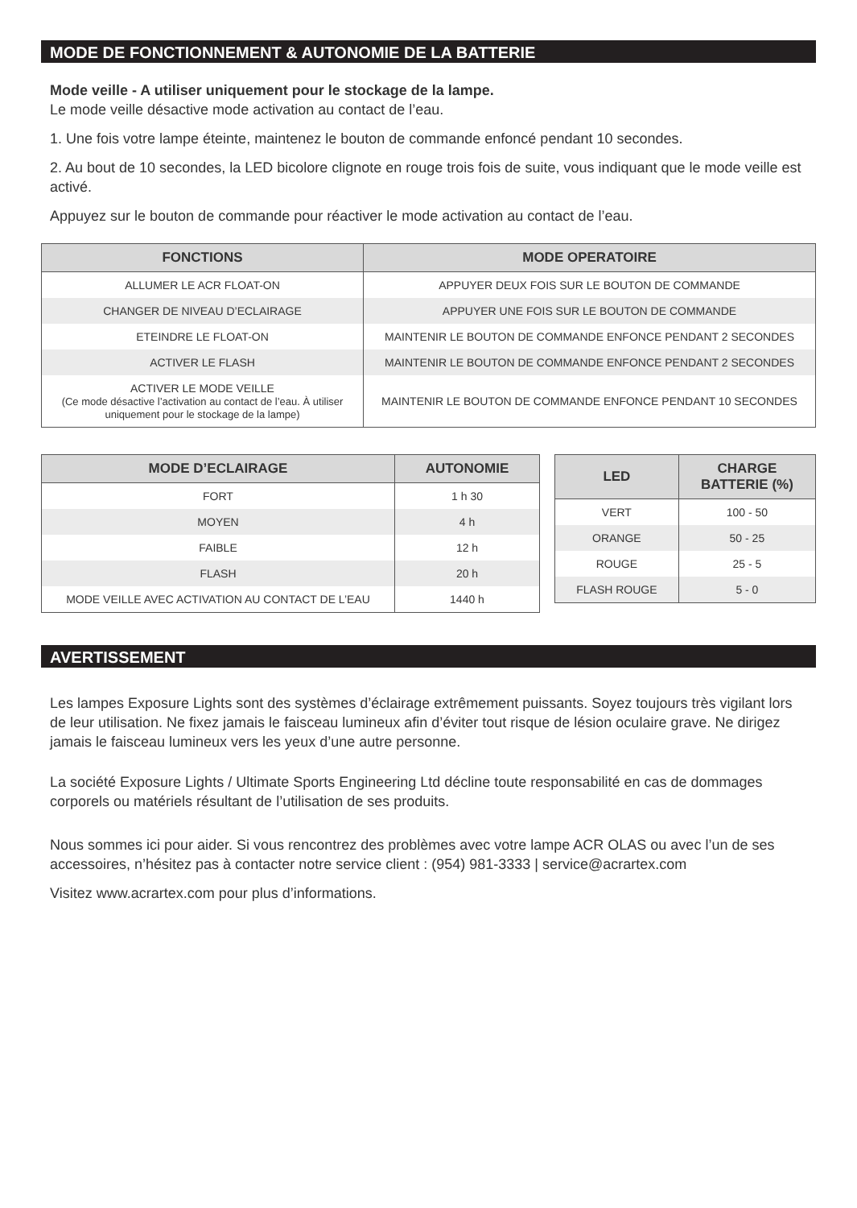MODE DE FONCTIONNEMENT & AUTONOMIE DE LA BATTERIE
Mode veille - A utiliser uniquement pour le stockage de la lampe.
Le mode veille désactive mode activation au contact de l’eau.
1. Une fois votre lampe éteinte, maintenez le bouton de commande enfoncé pendant 10 secondes.
2. Au bout de 10 secondes, la LED bicolore clignote en rouge trois fois de suite, vous indiquant que le mode veille est activé.
Appuyez sur le bouton de commande pour réactiver le mode activation au contact de l’eau.
| FONCTIONS | MODE OPERATOIRE |
| --- | --- |
| ALLUMER LE ACR FLOAT-ON | APPUYER DEUX FOIS SUR LE BOUTON DE COMMANDE |
| CHANGER DE NIVEAU D’ECLAIRAGE | APPUYER UNE FOIS SUR LE BOUTON DE COMMANDE |
| ETEINDRE LE FLOAT-ON | MAINTENIR LE BOUTON DE COMMANDE ENFONCE PENDANT 2 SECONDES |
| ACTIVER LE FLASH | MAINTENIR LE BOUTON DE COMMANDE ENFONCE PENDANT 2 SECONDES |
| ACTIVER LE MODE VEILLE (Ce mode désactive l’activation au contact de l’eau. À utiliser uniquement pour le stockage de la lampe) | MAINTENIR LE BOUTON DE COMMANDE ENFONCE PENDANT 10 SECONDES |
| MODE D’ECLAIRAGE | AUTONOMIE |
| --- | --- |
| FORT | 1 h 30 |
| MOYEN | 4 h |
| FAIBLE | 12 h |
| FLASH | 20 h |
| MODE VEILLE AVEC ACTIVATION AU CONTACT DE L’EAU | 1440 h |
| LED | CHARGE BATTERIE (%) |
| --- | --- |
| VERT | 100 - 50 |
| ORANGE | 50 - 25 |
| ROUGE | 25 - 5 |
| FLASH ROUGE | 5 - 0 |
AVERTISSEMENT
Les lampes Exposure Lights sont des systèmes d’éclairage extrêmement puissants. Soyez toujours très vigilant lors de leur utilisation. Ne fixez jamais le faisceau lumineux afin d’éviter tout risque de lésion oculaire grave. Ne dirigez jamais le faisceau lumineux vers les yeux d’une autre personne.
La société Exposure Lights / Ultimate Sports Engineering Ltd décline toute responsabilité en cas de dommages corporels ou matériels résultant de l’utilisation de ses produits.
Nous sommes ici pour aider. Si vous rencontrez des problèmes avec votre lampe ACR OLAS ou avec l’un de ses accessoires, n’hésitez pas à contacter notre service client : (954) 981-3333 | service@acrartex.com
Visitez www.acrartex.com pour plus d’informations.